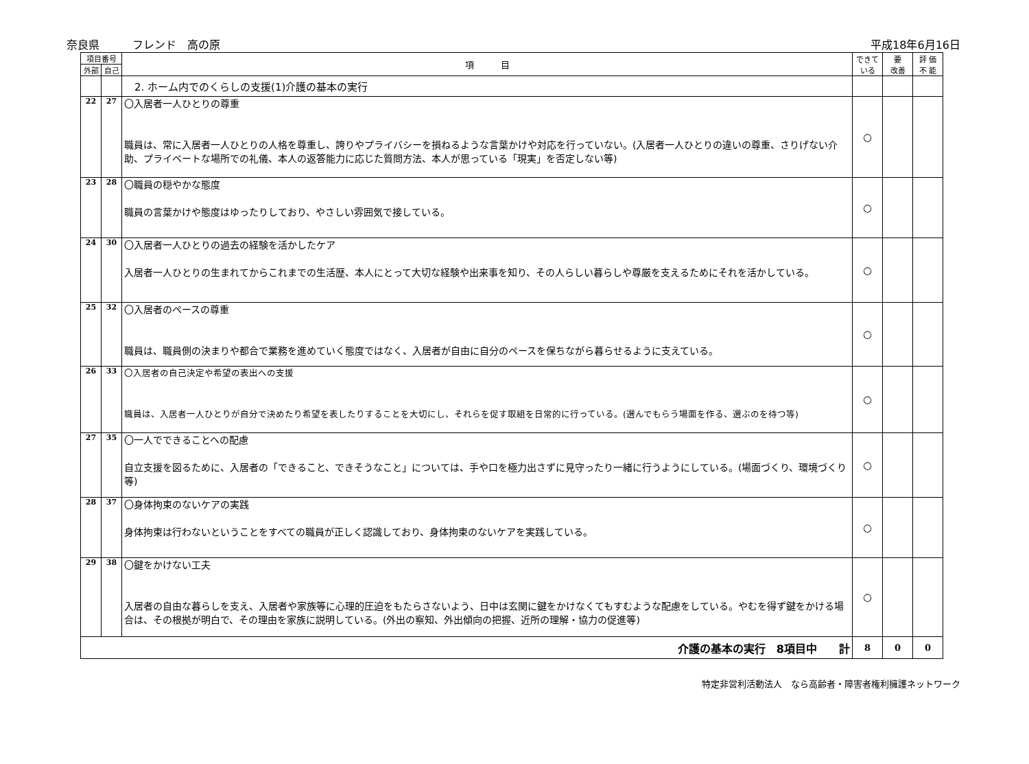奈良県　　　フレンド　高の原 平成18年6月16日
| 項目番号 | | 項 目 | できて いる | 要 改善 | 評 価 不 能 |
| --- | --- | --- | --- | --- | --- |
| 外部 | 自己 | | | | |
| | | 2. ホーム内でのくらしの支援(1)介護の基本の実行 | | | |
| 22 | 27 | 〇入居者一人ひとりの尊重 職員は、常に入居者一人ひとりの人格を尊重し、誇りやプライバシーを損ねるような言葉かけや対応を行っていない。(入居者一人ひとりの違いの尊重、さりげない介助、プライベートな場所での礼儀、本人の返答能力に応じた質問方法、本人が思っている「現実」を否定しない等) | ○ | | |
| 23 | 28 | 〇職員の穏やかな態度 職員の言葉かけや態度はゆったりしており、やさしい雰囲気で接している。 | ○ | | |
| 24 | 30 | 〇入居者一人ひとりの過去の経験を活かしたケア 入居者一人ひとりの生まれてからこれまでの生活歴、本人にとって大切な経験や出来事を知り、その人らしい暮らしや尊厳を支えるためにそれを活かしている。 | ○ | | |
| 25 | 32 | 〇入居者のペースの尊重 職員は、職員側の決まりや都合で業務を進めていく態度ではなく、入居者が自由に自分のペースを保ちながら暮らせるように支えている。 | ○ | | |
| 26 | 33 | 〇入居者の自己決定や希望の表出への支援 職員は、入居者一人ひとりが自分で決めたり希望を表したりすることを大切にし、それらを促す取組を日常的に行っている。(選んでもらう場面を作る、選ぶのを待つ等) | ○ | | |
| 27 | 35 | 〇一人でできることへの配慮 自立支援を図るために、入居者の「できること、できそうなこと」については、手や口を極力出さずに見守ったり一緒に行うようにしている。(場面づくり、環境づくり等) | ○ | | |
| 28 | 37 | 〇身体拘束のないケアの実践 身体拘束は行わないということをすべての職員が正しく認識しており、身体拘束のないケアを実践している。 | ○ | | |
| 29 | 38 | 〇鍵をかけない工夫 入居者の自由な暮らしを支え、入居者や家族等に心理的圧迫をもたらさないよう、日中は玄関に鍵をかけなくてもすむような配慮をしている。やむを得ず鍵をかける場合は、その根拠が明白で、その理由を家族に説明している。(外出の察知、外出傾向の把握、近所の理解・協力の促進等) | ○ | | |
| 介護の基本の実行 8項目中 計 | | | 8 | 0 | 0 |
特定非営利活動法人　なら高齢者・障害者権利擁護ネットワーク